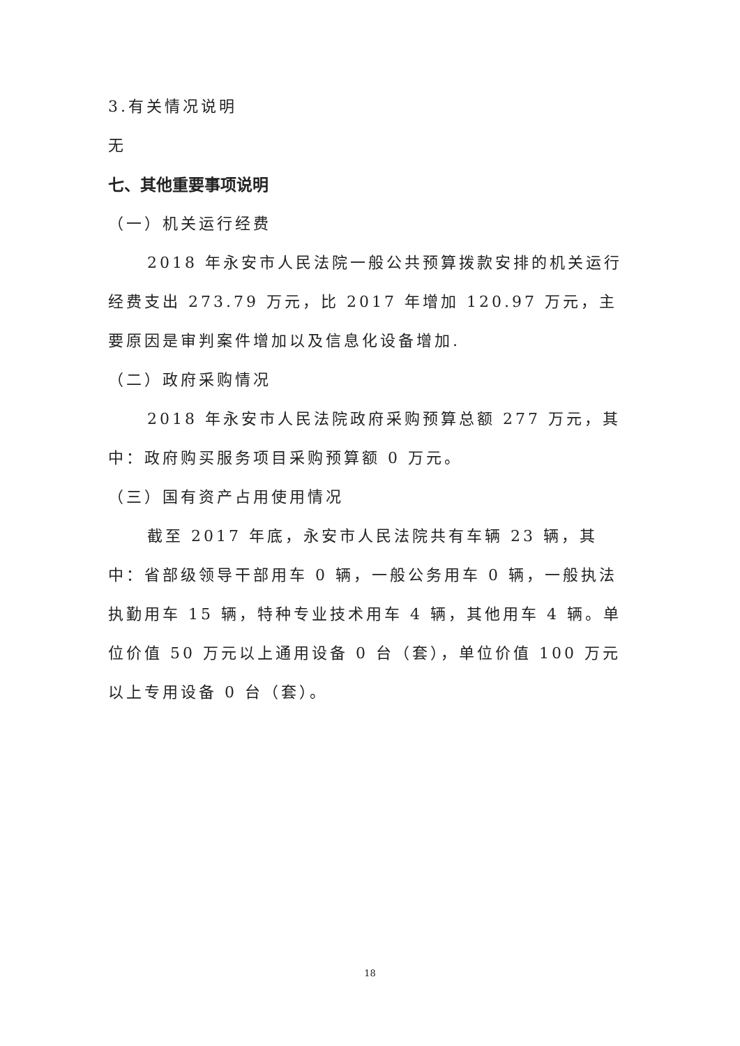3.有关情况说明
无
七、其他重要事项说明
（一）机关运行经费
2018 年永安市人民法院一般公共预算拨款安排的机关运行经费支出 273.79 万元，比 2017 年增加 120.97 万元，主要原因是审判案件增加以及信息化设备增加.
（二）政府采购情况
2018 年永安市人民法院政府采购预算总额 277 万元，其中：政府购买服务项目采购预算额 0 万元。
（三）国有资产占用使用情况
截至 2017 年底，永安市人民法院共有车辆 23 辆，其中：省部级领导干部用车 0 辆，一般公务用车 0 辆，一般执法执勤用车 15 辆，特种专业技术用车 4 辆，其他用车 4 辆。单位价值 50 万元以上通用设备 0 台（套），单位价值 100 万元以上专用设备 0 台（套）。
18